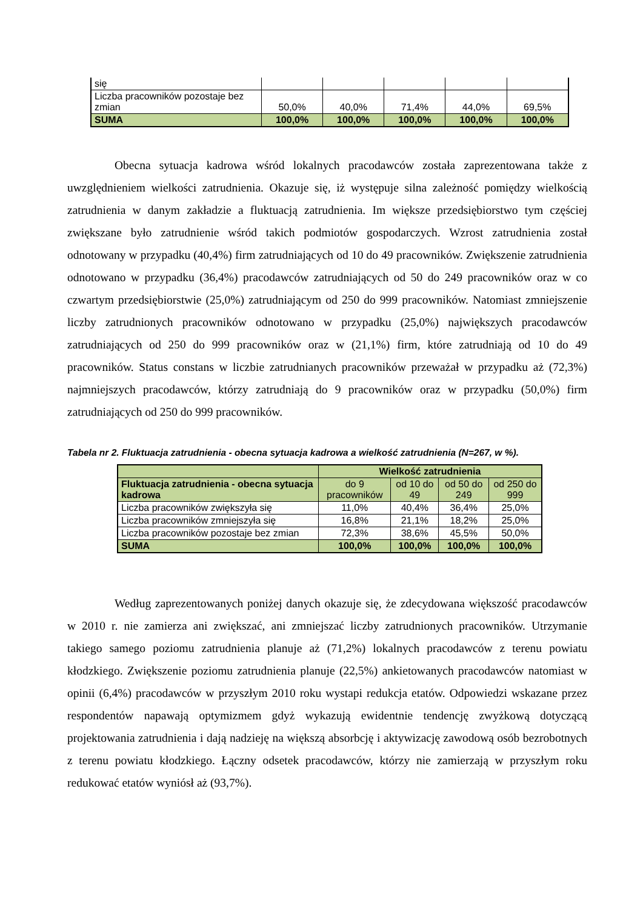| się | | | | | |
| Liczba pracowników pozostaje bez zmian | 50,0% | 40,0% | 71,4% | 44,0% | 69,5% |
| SUMA | 100,0% | 100,0% | 100,0% | 100,0% | 100,0% |
Obecna sytuacja kadrowa wśród lokalnych pracodawców została zaprezentowana także z uwzględnieniem wielkości zatrudnienia. Okazuje się, iż występuje silna zależność pomiędzy wielkością zatrudnienia w danym zakładzie a fluktuacją zatrudnienia. Im większe przedsiębiorstwo tym częściej zwiększane było zatrudnienie wśród takich podmiotów gospodarczych. Wzrost zatrudnienia został odnotowany w przypadku (40,4%) firm zatrudniających od 10 do 49 pracowników. Zwiększenie zatrudnienia odnotowano w przypadku (36,4%) pracodawców zatrudniających od 50 do 249 pracowników oraz w co czwartym przedsiębiorstwie (25,0%) zatrudniającym od 250 do 999 pracowników. Natomiast zmniejszenie liczby zatrudnionych pracowników odnotowano w przypadku (25,0%) największych pracodawców zatrudniających od 250 do 999 pracowników oraz w (21,1%) firm, które zatrudniają od 10 do 49 pracowników. Status constans w liczbie zatrudnianych pracowników przeważał w przypadku aż (72,3%) najmniejszych pracodawców, którzy zatrudniają do 9 pracowników oraz w przypadku (50,0%) firm zatrudniających od 250 do 999 pracowników.
Tabela nr 2. Fluktuacja zatrudnienia - obecna sytuacja kadrowa a wielkość zatrudnienia (N=267, w %).
| | Wielkość zatrudnienia | | | |
| Fluktuacja zatrudnienia - obecna sytuacja kadrowa | do 9 pracowników | od 10 do 49 | od 50 do 249 | od 250 do 999 |
| Liczba pracowników zwiększyła się | 11,0% | 40,4% | 36,4% | 25,0% |
| Liczba pracowników zmniejszyła się | 16,8% | 21,1% | 18,2% | 25,0% |
| Liczba pracowników pozostaje bez zmian | 72,3% | 38,6% | 45,5% | 50,0% |
| SUMA | 100,0% | 100,0% | 100,0% | 100,0% |
Według zaprezentowanych poniżej danych okazuje się, że zdecydowana większość pracodawców w 2010 r. nie zamierza ani zwiększać, ani zmniejszać liczby zatrudnionych pracowników. Utrzymanie takiego samego poziomu zatrudnienia planuje aż (71,2%) lokalnych pracodawców z terenu powiatu kłodzkiego. Zwiększenie poziomu zatrudnienia planuje (22,5%) ankietowanych pracodawców natomiast w opinii (6,4%) pracodawców w przyszłym 2010 roku wystapi redukcja etatów. Odpowiedzi wskazane przez respondentów napawają optymizmem gdyż wykazują ewidentnie tendencję zwyżkową dotyczącą projektowania zatrudnienia i dają nadzieję na większą absorbcję i aktywizację zawodową osób bezrobotnych z terenu powiatu kłodzkiego. Łączny odsetek pracodawców, którzy nie zamierzają w przyszłym roku redukować etatów wyniósł aż (93,7%).